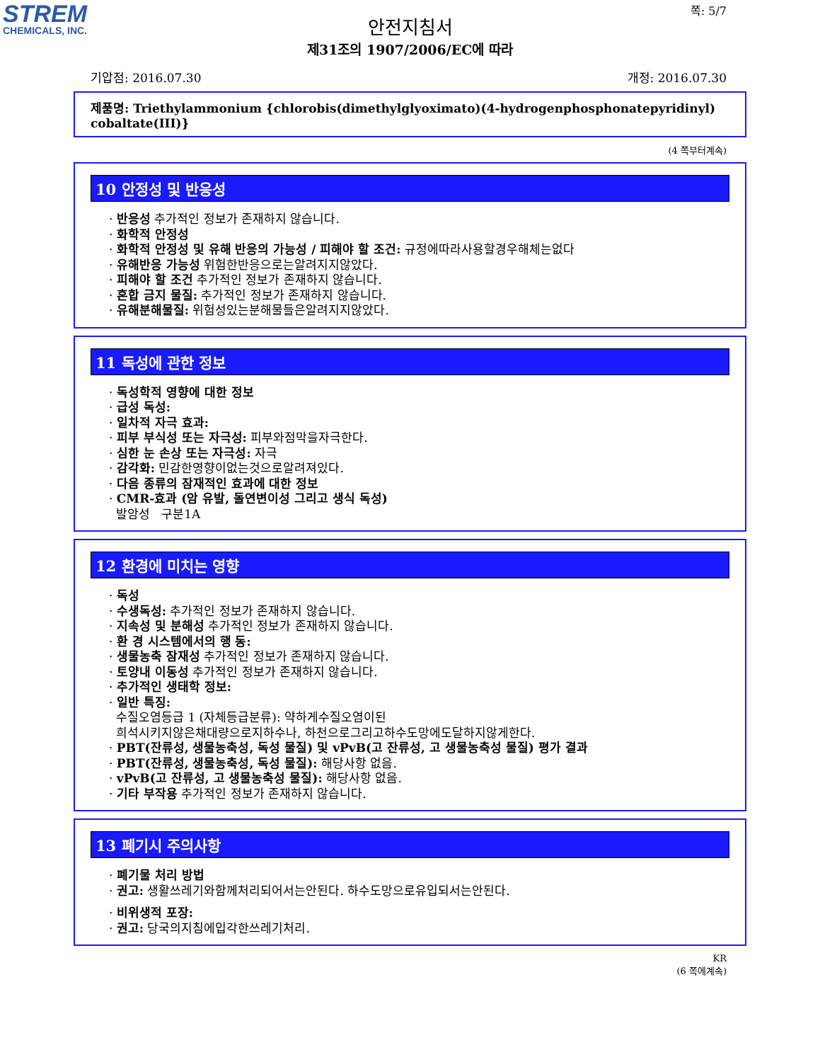STREM
CHEMICALS, INC.
쪽: 5/7
안전지침서
제31조의 1907/2006/EC에 따라
기압점: 2016.07.30 개정: 2016.07.30
제품명: Triethylammonium {chlorobis(dimethylglyoximato)(4-hydrogenphosphonatepyridinyl) cobaltate(III)}
(4 쪽부터계속)
10 안정성 및 반응성
· 반응성 추가적인 정보가 존재하지 않습니다.
· 화학적 안정성
· 화학적 안정성 및 유해 반응의 가능성 / 피해야 할 조건: 규정에따라사용할경우해체는없다
· 유해반응 가능성 위험한반응으로는알려지지않았다.
· 피해야 할 조건 추가적인 정보가 존재하지 않습니다.
· 혼합 금지 물질: 추가적인 정보가 존재하지 않습니다.
· 유해분해물질: 위험성있는분해물들은알려지지않았다.
11 독성에 관한 정보
· 독성학적 영향에 대한 정보
· 급성 독성:
· 일차적 자극 효과:
· 피부 부식성 또는 자극성: 피부와점막을자극한다.
· 심한 눈 손상 또는 자극성: 자극
· 감각화: 민감한영향이없는것으로알려져있다.
· 다음 종류의 잠재적인 효과에 대한 정보
· CMR-효과 (암 유발, 돌연변이성 그리고 생식 독성)
발암성 구분1A
12 환경에 미치는 영향
· 독성
· 수생독성: 추가적인 정보가 존재하지 않습니다.
· 지속성 및 분해성 추가적인 정보가 존재하지 않습니다.
· 환 경 시스템에서의 행 동:
· 생물농축 잠재성 추가적인 정보가 존재하지 않습니다.
· 토양내 이동성 추가적인 정보가 존재하지 않습니다.
· 추가적인 생태학 정보:
· 일반 특징:
수질오염등급 1 (자체등급분류): 약하게수질오염이된
희석시키지않은채대량으로지하수나, 하천으로그리고하수도망에도달하지않게한다.
· PBT(잔류성, 생물농축성, 독성 물질) 및 vPvB(고 잔류성, 고 생물농축성 물질) 평가 결과
· PBT(잔류성, 생물농축성, 독성 물질): 해당사항 없음.
· vPvB(고 잔류성, 고 생물농축성 물질): 해당사항 없음.
· 기타 부작용 추가적인 정보가 존재하지 않습니다.
13 폐기시 주의사항
· 폐기물 처리 방법
· 권고: 생활쓰레기와함께처리되어서는안된다. 하수도망으로유입되서는안된다.
· 비위생적 포장:
· 권고: 당국의지침에입각한쓰레기처리.
KR
(6 쪽에계속)